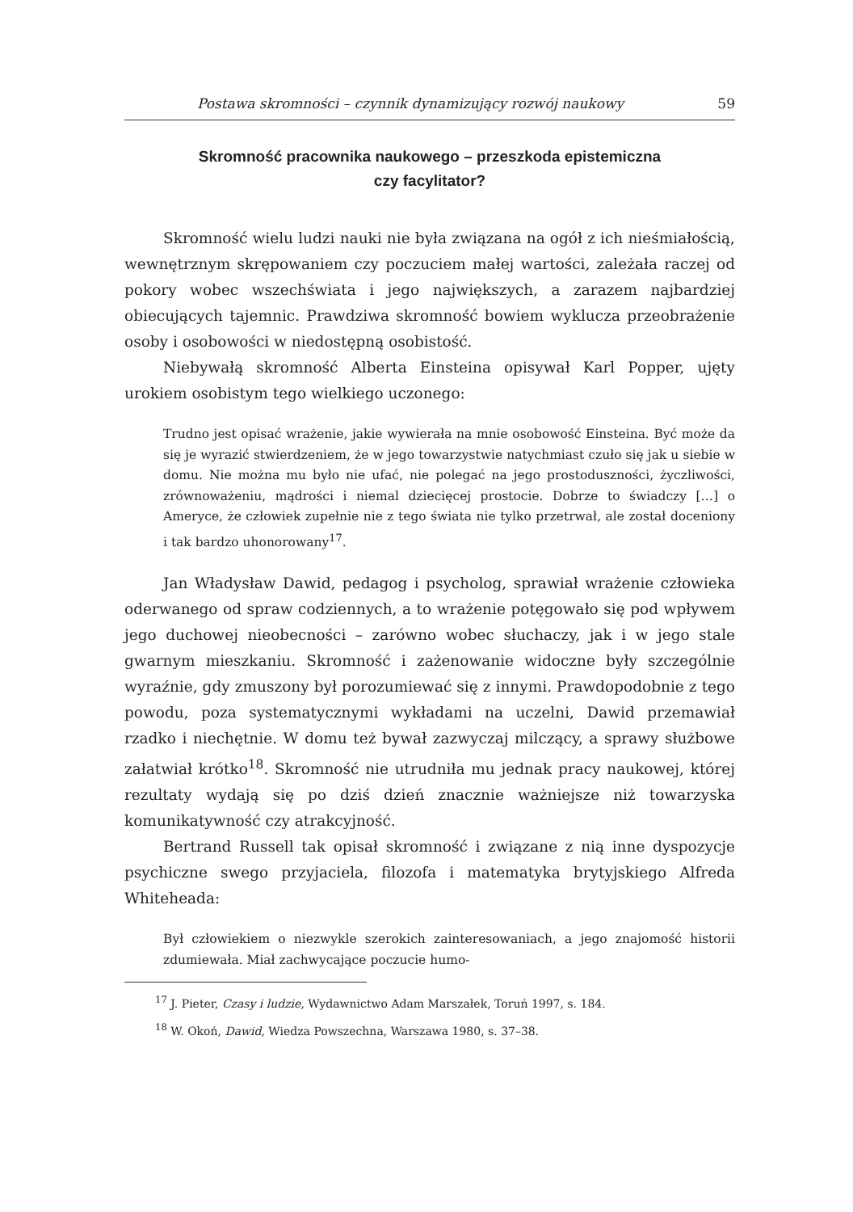Postawa skromności – czynnik dynamizujący rozwój naukowy 59
Skromność pracownika naukowego – przeszkoda epistemiczna
czy facylitator?
Skromność wielu ludzi nauki nie była związana na ogół z ich nieśmiałością, wewnętrznym skrępowaniem czy poczuciem małej wartości, zależała raczej od pokory wobec wszechświata i jego największych, a zarazem najbardziej obiecujących tajemnic. Prawdziwa skromność bowiem wyklucza przeobrażenie osoby i osobowości w niedostępną osobistość.
Niebywałą skromność Alberta Einsteina opisywał Karl Popper, ujęty urokiem osobistym tego wielkiego uczonego:
Trudno jest opisać wrażenie, jakie wywierała na mnie osobowość Einsteina. Być może da się je wyrazić stwierdzeniem, że w jego towarzystwie natychmiast czuło się jak u siebie w domu. Nie można mu było nie ufać, nie polegać na jego prostoduszności, życzliwości, zrównoważeniu, mądrości i niemal dziecięcej prostocie. Dobrze to świadczy […] o Ameryce, że człowiek zupełnie nie z tego świata nie tylko przetrwał, ale został doceniony i tak bardzo uhonorowany<sup>17</sup>.
Jan Władysław Dawid, pedagog i psycholog, sprawiał wrażenie człowieka oderwanego od spraw codziennych, a to wrażenie potęgowało się pod wpływem jego duchowej nieobecności – zarówno wobec słuchaczy, jak i w jego stale gwarnym mieszkaniu. Skromność i zażenowanie widoczne były szczególnie wyraźnie, gdy zmuszony był porozumiewać się z innymi. Prawdopodobnie z tego powodu, poza systematycznymi wykładami na uczelni, Dawid przemawiał rzadko i niechętnie. W domu też bywał zazwyczaj milczący, a sprawy służbowe załatwiał krótko<sup>18</sup>. Skromność nie utrudniła mu jednak pracy naukowej, której rezultaty wydają się po dziś dzień znacznie ważniejsze niż towarzyska komunikatywność czy atrakcyjność.
Bertrand Russell tak opisał skromność i związane z nią inne dyspozycje psychiczne swego przyjaciela, filozofa i matematyka brytyjskiego Alfreda Whiteheada:
Był człowiekiem o niezwykle szerokich zainteresowaniach, a jego znajomość historii zdumiewała. Miał zachwycające poczucie humo-
<sup>17</sup> J. Pieter, Czasy i ludzie, Wydawnictwo Adam Marszałek, Toruń 1997, s. 184.
<sup>18</sup> W. Okoń, Dawid, Wiedza Powszechna, Warszawa 1980, s. 37–38.